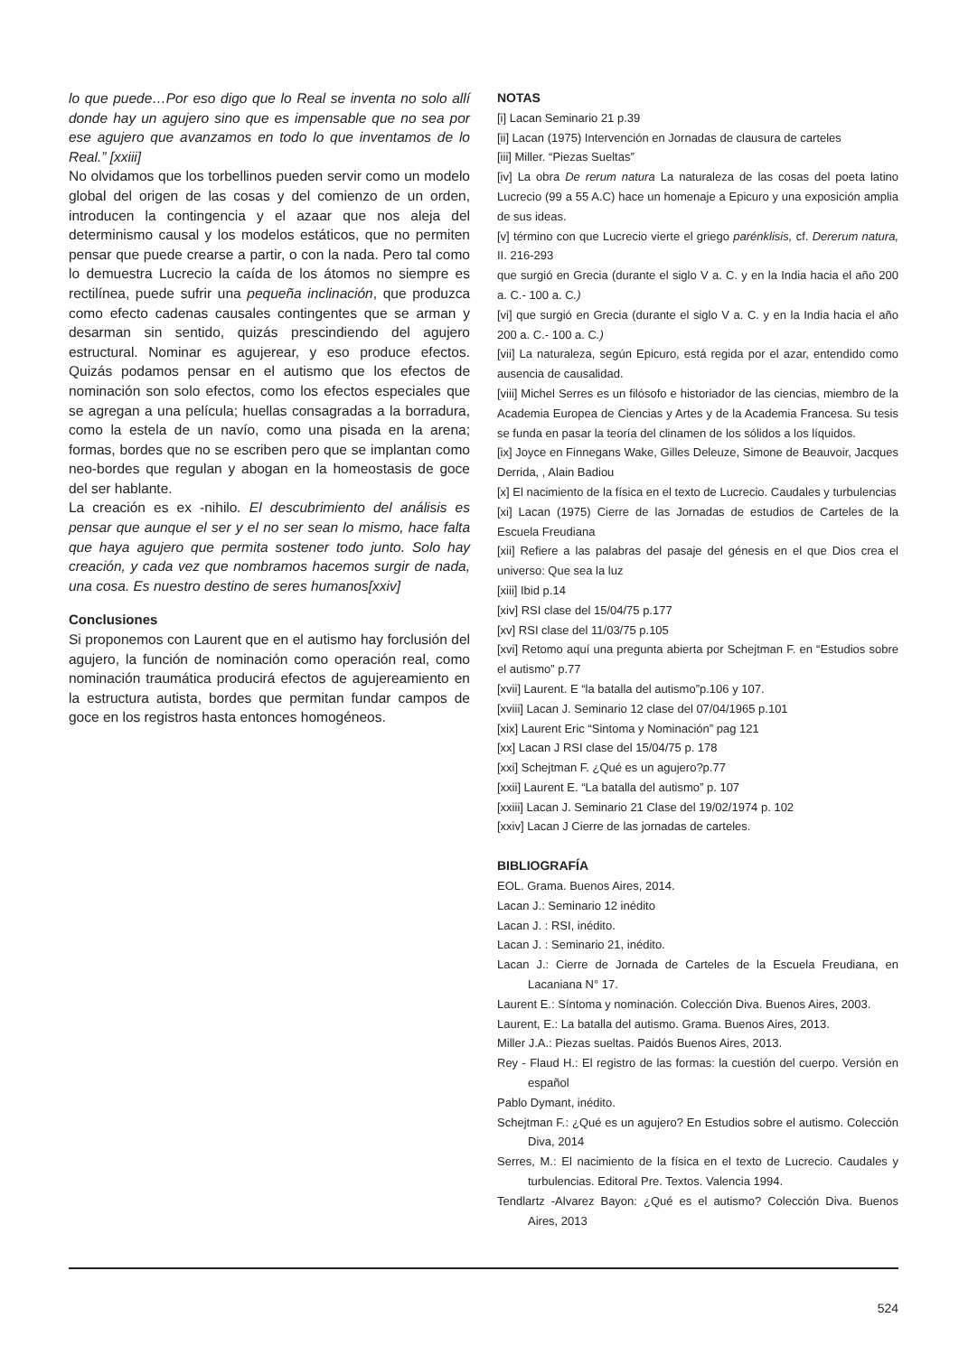lo que puede…Por eso digo que lo Real se inventa no solo allí donde hay un agujero sino que es impensable que no sea por ese agujero que avanzamos en todo lo que inventamos de lo Real.” [xxiii]
No olvidamos que los torbellinos pueden servir como un modelo global del origen de las cosas y del comienzo de un orden, introducen la contingencia y el azaar que nos aleja del determinismo causal y los modelos estáticos, que no permiten pensar que puede crearse a partir, o con la nada. Pero tal como lo demuestra Lucrecio la caída de los átomos no siempre es rectilínea, puede sufrir una pequeña inclinación, que produzca como efecto cadenas causales contingentes que se arman y desarman sin sentido, quizás prescindiendo del agujero estructural. Nominar es agujerear, y eso produce efectos. Quizás podamos pensar en el autismo que los efectos de nominación son solo efectos, como los efectos especiales que se agregan a una película; huellas consagradas a la borradura, como la estela de un navío, como una pisada en la arena; formas, bordes que no se escriben pero que se implantan como neo-bordes que regulan y abogan en la homeostasis de goce del ser hablante.
La creación es ex -nihilo. El descubrimiento del análisis es pensar que aunque el ser y el no ser sean lo mismo, hace falta que haya agujero que permita sostener todo junto. Solo hay creación, y cada vez que nombramos hacemos surgir de nada, una cosa. Es nuestro destino de seres humanos[xxiv]
Conclusiones
Si proponemos con Laurent que en el autismo hay forclusión del agujero, la función de nominación como operación real, como nominación traumática producirá efectos de agujereamiento en la estructura autista, bordes que permitan fundar campos de goce en los registros hasta entonces homogéneos.
NOTAS
[i] Lacan Seminario 21 p.39
[ii] Lacan (1975) Intervención en Jornadas de clausura de carteles
[iii] Miller. “Piezas Sueltas”
[iv] La obra De rerum natura La naturaleza de las cosas del poeta latino Lucrecio (99 a 55 A.C) hace un homenaje a Epicuro y una exposición amplia de sus ideas.
[v] término con que Lucrecio vierte el griego parénklisis, cf. Dererum natura, II. 216-293
que surgió en Grecia (durante el siglo V a. C. y en la India hacia el año 200 a. C.- 100 a. C.)
[vi] que surgió en Grecia (durante el siglo V a. C. y en la India hacia el año 200 a. C.- 100 a. C.)
[vii] La naturaleza, según Epicuro, está regida por el azar, entendido como ausencia de causalidad.
[viii] Michel Serres es un filósofo e historiador de las ciencias, miembro de la Academia Europea de Ciencias y Artes y de la Academia Francesa. Su tesis se funda en pasar la teoría del clinamen de los sólidos a los líquidos.
[ix] Joyce en Finnegans Wake, Gilles Deleuze, Simone de Beauvoir, Jacques Derrida, , Alain Badiou
[x] El nacimiento de la física en el texto de Lucrecio. Caudales y turbulencias
[xi] Lacan (1975) Cierre de las Jornadas de estudios de Carteles de la Escuela Freudiana
[xii] Refiere a las palabras del pasaje del génesis en el que Dios crea el universo: Que sea la luz
[xiii] Ibid p.14
[xiv] RSI clase del 15/04/75 p.177
[xv] RSI clase del 11/03/75 p.105
[xvi] Retomo aquí una pregunta abierta por Schejtman F. en “Estudios sobre el autismo” p.77
[xvii] Laurent. E “la batalla del autismo”p.106 y 107.
[xviii] Lacan J. Seminario 12 clase del 07/04/1965 p.101
[xix] Laurent Eric “Sintoma y Nominación” pag 121
[xx] Lacan J RSI clase del 15/04/75 p. 178
[xxi] Schejtman F. ¿Qué es un agujero?p.77
[xxii] Laurent E. “La batalla del autismo” p. 107
[xxiii] Lacan J. Seminario 21 Clase del 19/02/1974 p. 102
[xxiv] Lacan J Cierre de las jornadas de carteles.
BIBLIOGRAFÍA
EOL. Grama. Buenos Aires, 2014.
Lacan J.: Seminario 12 inédito
Lacan J. : RSI, inédito.
Lacan J. : Seminario 21, inédito.
Lacan J.: Cierre de Jornada de Carteles de la Escuela Freudiana, en Lacaniana N° 17.
Laurent E.: Síntoma y nominación. Colección Diva. Buenos Aires, 2003.
Laurent, E.: La batalla del autismo. Grama. Buenos Aires, 2013.
Miller J.A.: Piezas sueltas. Paidós Buenos Aires, 2013.
Rey - Flaud H.: El registro de las formas: la cuestión del cuerpo. Versión en español
Pablo Dymant, inédito.
Schejtman F.: ¿Qué es un agujero? En Estudios sobre el autismo. Colección Diva, 2014
Serres, M.: El nacimiento de la física en el texto de Lucrecio. Caudales y turbulencias. Editoral Pre. Textos. Valencia 1994.
Tendlartz -Alvarez Bayon: ¿Qué es el autismo? Colección Diva. Buenos Aires, 2013
524